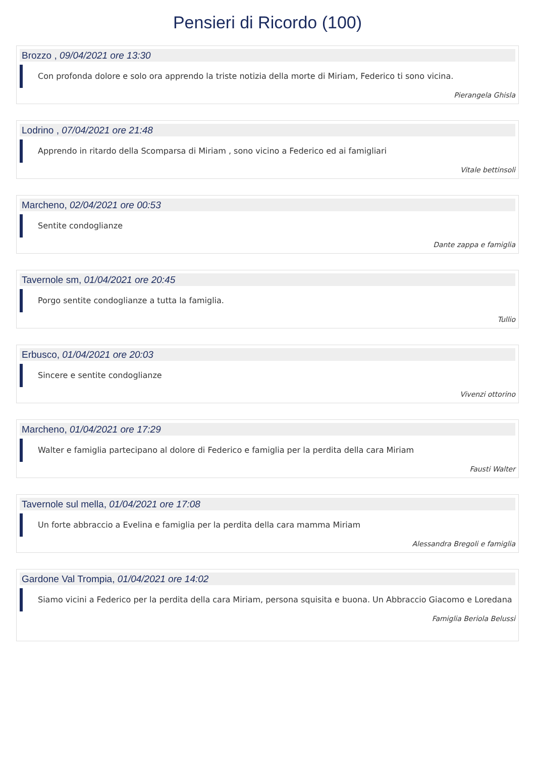Pensieri di Ricordo (100)
Brozzo , 09/04/2021 ore 13:30
Con profonda dolore e solo ora apprendo la triste notizia della morte di Miriam, Federico ti sono vicina.
Pierangela Ghisla
Lodrino , 07/04/2021 ore 21:48
Apprendo in ritardo della Scomparsa di Miriam , sono vicino a Federico ed ai famigliari
Vitale bettinsoli
Marcheno, 02/04/2021 ore 00:53
Sentite condoglianze
Dante zappa e famiglia
Tavernole sm, 01/04/2021 ore 20:45
Porgo sentite condoglianze a tutta la famiglia.
Tullio
Erbusco, 01/04/2021 ore 20:03
Sincere e sentite condoglianze
Vivenzi ottorino
Marcheno, 01/04/2021 ore 17:29
Walter e famiglia partecipano al dolore di Federico e famiglia per la perdita della cara Miriam
Fausti Walter
Tavernole sul mella, 01/04/2021 ore 17:08
Un forte abbraccio a Evelina e famiglia per la perdita della cara mamma Miriam
Alessandra Bregoli e famiglia
Gardone Val Trompia, 01/04/2021 ore 14:02
Siamo vicini a Federico per la perdita della cara Miriam, persona squisita e buona. Un Abbraccio Giacomo e Loredana
Famiglia Beriola Belussi